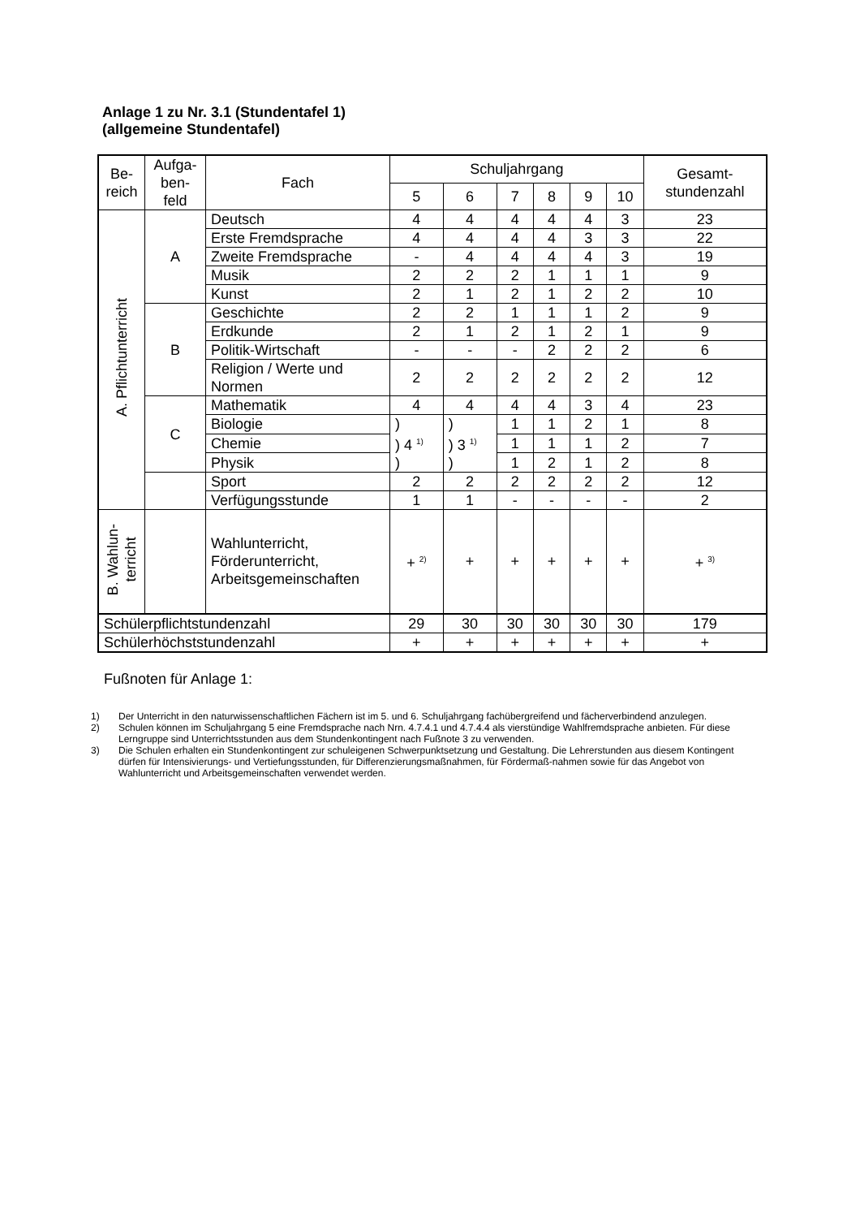Anlage 1 zu Nr. 3.1 (Stundentafel 1)
(allgemeine Stundentafel)
| Be- reich | Aufga- ben- feld | Fach | Schuljahrgang | | | | | | Gesamt- stundenzahl |
| --- | --- | --- | --- | --- | --- | --- | --- | --- | --- |
| | | | 5 | 6 | 7 | 8 | 9 | 10 | |
| A. Pflichtunterricht | A | Deutsch | 4 | 4 | 4 | 4 | 4 | 3 | 23 |
| | | Erste Fremdsprache | 4 | 4 | 4 | 4 | 3 | 3 | 22 |
| | | Zweite Fremdsprache | - | 4 | 4 | 4 | 4 | 3 | 19 |
| | | Musik | 2 | 2 | 2 | 1 | 1 | 1 | 9 |
| | | Kunst | 2 | 1 | 2 | 1 | 2 | 2 | 10 |
| | B | Geschichte | 2 | 2 | 1 | 1 | 1 | 2 | 9 |
| | | Erdkunde | 2 | 1 | 2 | 1 | 2 | 1 | 9 |
| | | Politik-Wirtschaft | - | - | - | 2 | 2 | 2 | 6 |
| | | Religion / Werte und Normen | 2 | 2 | 2 | 2 | 2 | 2 | 12 |
| | C | Mathematik | 4 | 4 | 4 | 4 | 3 | 4 | 23 |
| | | Biologie | ) ) 4 <sup>1)</sup> ) | ) ) 3 <sup>1)</sup> ) | 1 | 1 | 2 | 1 | 8 |
| | | Chemie | | | 1 | 1 | 1 | 2 | 7 |
| | | Physik | | | 1 | 2 | 1 | 2 | 8 |
| | | Sport | 2 | 2 | 2 | 2 | 2 | 2 | 12 |
| | | Verfügungsstunde | 1 | 1 | - | - | - | - | 2 |
| B. Wahlun- terricht | | Wahlunterricht, Förderunterricht, Arbeitsgemeinschaften | + <sup>2)</sup> | + | + | + | + | + | + <sup>3)</sup> |
| Schülerpflichtstundenzahl | | | 29 | 30 | 30 | 30 | 30 | 30 | 179 |
| Schülerhöchststundenzahl | | | + | + | + | + | + | + | + |
Fußnoten für Anlage 1:
1) Der Unterricht in den naturwissenschaftlichen Fächern ist im 5. und 6. Schuljahrgang fachübergreifend und fächerverbindend anzulegen.
2) Schulen können im Schuljahrgang 5 eine Fremdsprache nach Nrn. 4.7.4.1 und 4.7.4.4 als vierstündige Wahlfremdsprache anbieten. Für diese Lerngruppe sind Unterrichtsstunden aus dem Stundenkontingent nach Fußnote 3 zu verwenden.
3) Die Schulen erhalten ein Stundenkontingent zur schuleigenen Schwerpunktsetzung und Gestaltung. Die Lehrerstunden aus diesem Kontingent dürfen für Intensivierungs- und Vertiefungsstunden, für Differenzierungsmaßnahmen, für Fördermaß-nahmen sowie für das Angebot von Wahlunterricht und Arbeitsgemeinschaften verwendet werden.